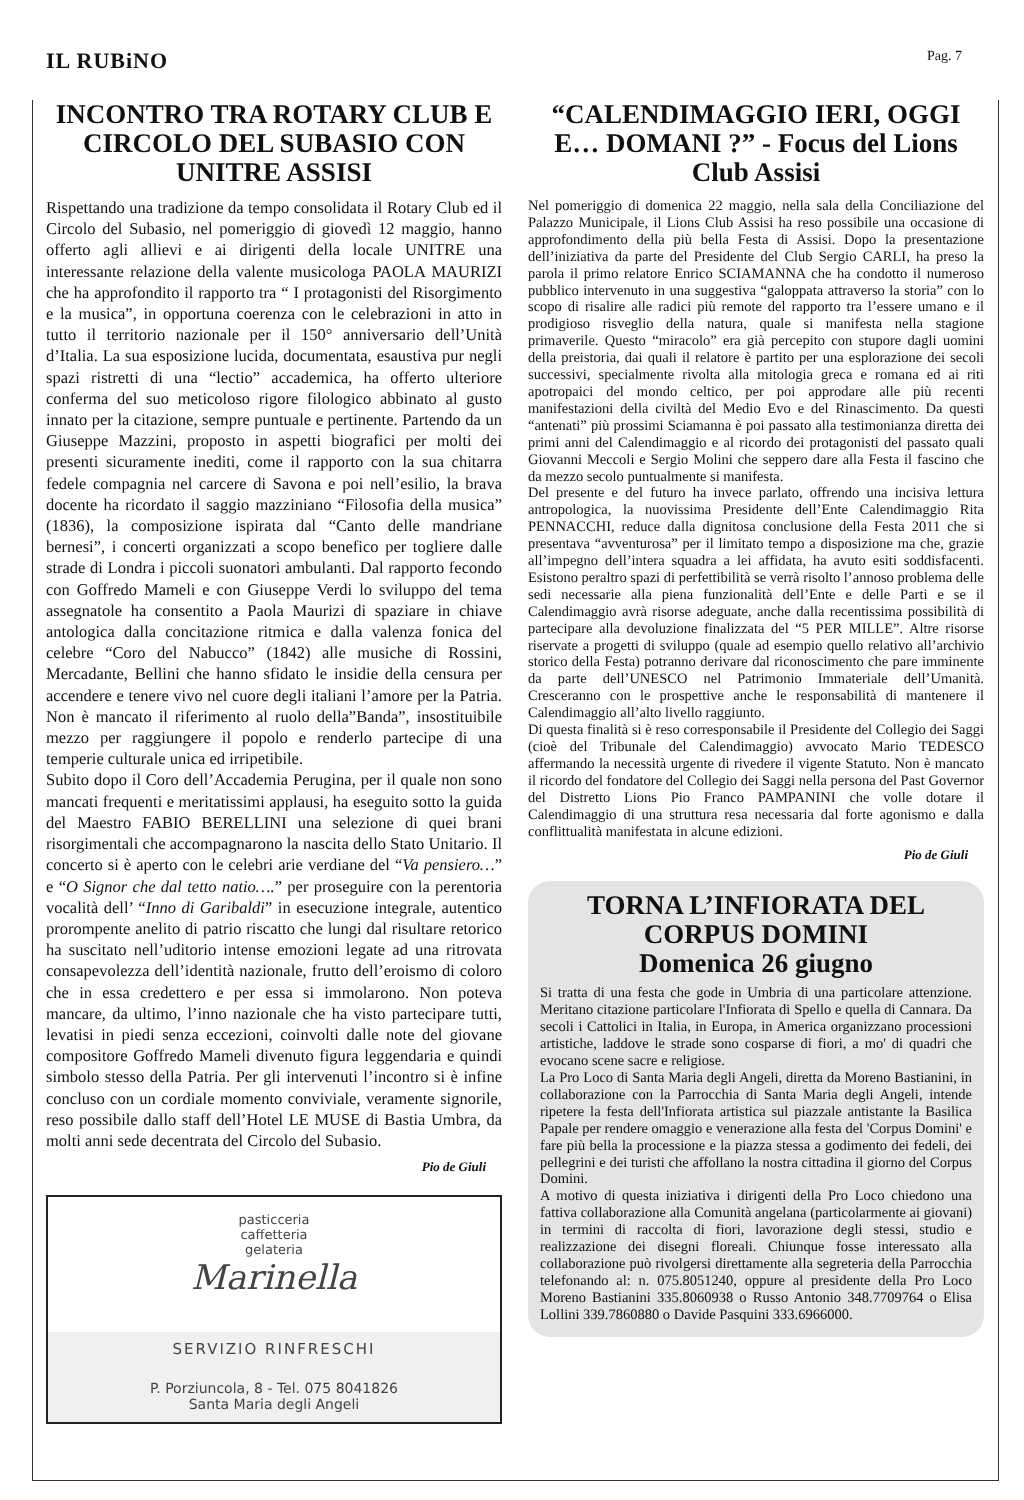IL RUBiNO
Pag. 7
INCONTRO TRA ROTARY CLUB E CIRCOLO DEL SUBASIO CON UNITRE ASSISI
Rispettando una tradizione da tempo consolidata il Rotary Club ed il Circolo del Subasio, nel pomeriggio di giovedì 12 maggio, hanno offerto agli allievi e ai dirigenti della locale UNITRE una interessante relazione della valente musicologa PAOLA MAURIZI che ha approfondito il rapporto tra “ I protagonisti del Risorgimento e la musica”, in opportuna coerenza con le celebrazioni in atto in tutto il territorio nazionale per il 150° anniversario dell’Unità d’Italia. La sua esposizione lucida, documentata, esaustiva pur negli spazi ristretti di una “lectio” accademica, ha offerto ulteriore conferma del suo meticoloso rigore filologico abbinato al gusto innato per la citazione, sempre puntuale e pertinente. Partendo da un Giuseppe Mazzini, proposto in aspetti biografici per molti dei presenti sicuramente inediti, come il rapporto con la sua chitarra fedele compagnia nel carcere di Savona e poi nell’esilio, la brava docente ha ricordato il saggio mazziniano “Filosofia della musica” (1836), la composizione ispirata dal “Canto delle mandriane bernesi”, i concerti organizzati a scopo benefico per togliere dalle strade di Londra i piccoli suonatori ambulanti. Dal rapporto fecondo con Goffredo Mameli e con Giuseppe Verdi lo sviluppo del tema assegnatole ha consentito a Paola Maurizi di spaziare in chiave antologica dalla concitazione ritmica e dalla valenza fonica del celebre “Coro del Nabucco” (1842) alle musiche di Rossini, Mercadante, Bellini che hanno sfidato le insidie della censura per accendere e tenere vivo nel cuore degli italiani l’amore per la Patria. Non è mancato il riferimento al ruolo della”Banda”, insostituibile mezzo per raggiungere il popolo e renderlo partecipe di una temperie culturale unica ed irripetibile.
Subito dopo il Coro dell’Accademia Perugina, per il quale non sono mancati frequenti e meritatissimi applausi, ha eseguito sotto la guida del Maestro FABIO BERELLINI una selezione di quei brani risorgimentali che accompagnarono la nascita dello Stato Unitario. Il concerto si è aperto con le celebri arie verdiane del “Va pensiero…” e “O Signor che dal tetto natio….” per proseguire con la perentoria vocalità dell’ “Inno di Garibaldi” in esecuzione integrale, autentico prorompente anelito di patrio riscatto che lungi dal risultare retorico ha suscitato nell’uditorio intense emozioni legate ad una ritrovata consapevolezza dell’identità nazionale, frutto dell’eroismo di coloro che in essa credettero e per essa si immolarono. Non poteva mancare, da ultimo, l’inno nazionale che ha visto partecipare tutti, levatisi in piedi senza eccezioni, coinvolti dalle note del giovane compositore Goffredo Mameli divenuto figura leggendaria e quindi simbolo stesso della Patria. Per gli intervenuti l’incontro si è infine concluso con un cordiale momento conviviale, veramente signorile, reso possibile dallo staff dell’Hotel LE MUSE di Bastia Umbra, da molti anni sede decentrata del Circolo del Subasio.
Pio de Giuli
pasticceria
caffetteria
gelateria
Marinella
SERVIZIO RINFRESCHI
P. Porziuncola, 8 - Tel. 075 8041826
Santa Maria degli Angeli
“CALENDIMAGGIO IERI, OGGI E… DOMANI ?” - Focus del Lions Club Assisi
Nel pomeriggio di domenica 22 maggio, nella sala della Conciliazione del Palazzo Municipale, il Lions Club Assisi ha reso possibile una occasione di approfondimento della più bella Festa di Assisi. Dopo la presentazione dell’iniziativa da parte del Presidente del Club Sergio CARLI, ha preso la parola il primo relatore Enrico SCIAMANNA che ha condotto il numeroso pubblico intervenuto in una suggestiva “galoppata attraverso la storia” con lo scopo di risalire alle radici più remote del rapporto tra l’essere umano e il prodigioso risveglio della natura, quale si manifesta nella stagione primaverile. Questo “miracolo” era già percepito con stupore dagli uomini della preistoria, dai quali il relatore è partito per una esplorazione dei secoli successivi, specialmente rivolta alla mitologia greca e romana ed ai riti apotropaici del mondo celtico, per poi approdare alle più recenti manifestazioni della civiltà del Medio Evo e del Rinascimento. Da questi “antenati” più prossimi Sciamanna è poi passato alla testimonianza diretta dei primi anni del Calendimaggio e al ricordo dei protagonisti del passato quali Giovanni Meccoli e Sergio Molini che seppero dare alla Festa il fascino che da mezzo secolo puntualmente si manifesta.
Del presente e del futuro ha invece parlato, offrendo una incisiva lettura antropologica, la nuovissima Presidente dell’Ente Calendimaggio Rita PENNACCHI, reduce dalla dignitosa conclusione della Festa 2011 che si presentava “avventurosa” per il limitato tempo a disposizione ma che, grazie all’impegno dell’intera squadra a lei affidata, ha avuto esiti soddisfacenti. Esistono peraltro spazi di perfettibilità se verrà risolto l’annoso problema delle sedi necessarie alla piena funzionalità dell’Ente e delle Parti e se il Calendimaggio avrà risorse adeguate, anche dalla recentissima possibilità di partecipare alla devoluzione finalizzata del “5 PER MILLE”. Altre risorse riservate a progetti di sviluppo (quale ad esempio quello relativo all’archivio storico della Festa) potranno derivare dal riconoscimento che pare imminente da parte dell’UNESCO nel Patrimonio Immateriale dell’Umanità. Cresceranno con le prospettive anche le responsabilità di mantenere il Calendimaggio all’alto livello raggiunto.
Di questa finalità si è reso corresponsabile il Presidente del Collegio dei Saggi (cioè del Tribunale del Calendimaggio) avvocato Mario TEDESCO affermando la necessità urgente di rivedere il vigente Statuto. Non è mancato il ricordo del fondatore del Collegio dei Saggi nella persona del Past Governor del Distretto Lions Pio Franco PAMPANINI che volle dotare il Calendimaggio di una struttura resa necessaria dal forte agonismo e dalla conflittualità manifestata in alcune edizioni.
Pio de Giuli
TORNA L’INFIORATA DEL CORPUS DOMINI
Domenica 26 giugno
Si tratta di una festa che gode in Umbria di una particolare attenzione. Meritano citazione particolare l'Infiorata di Spello e quella di Cannara. Da secoli i Cattolici in Italia, in Europa, in America organizzano processioni artistiche, laddove le strade sono cosparse di fiori, a mo' di quadri che evocano scene sacre e religiose.
La Pro Loco di Santa Maria degli Angeli, diretta da Moreno Bastianini, in collaborazione con la Parrocchia di Santa Maria degli Angeli, intende ripetere la festa dell'Infiorata artistica sul piazzale antistante la Basilica Papale per rendere omaggio e venerazione alla festa del 'Corpus Domini' e fare più bella la processione e la piazza stessa a godimento dei fedeli, dei pellegrini e dei turisti che affollano la nostra cittadina il giorno del Corpus Domini.
A motivo di questa iniziativa i dirigenti della Pro Loco chiedono una fattiva collaborazione alla Comunità angelana (particolarmente ai giovani) in termini di raccolta di fiori, lavorazione degli stessi, studio e realizzazione dei disegni floreali. Chiunque fosse interessato alla collaborazione può rivolgersi direttamente alla segreteria della Parrocchia telefonando al: n. 075.8051240, oppure al presidente della Pro Loco Moreno Bastianini 335.8060938 o Russo Antonio 348.7709764 o Elisa Lollini 339.7860880 o Davide Pasquini 333.6966000.